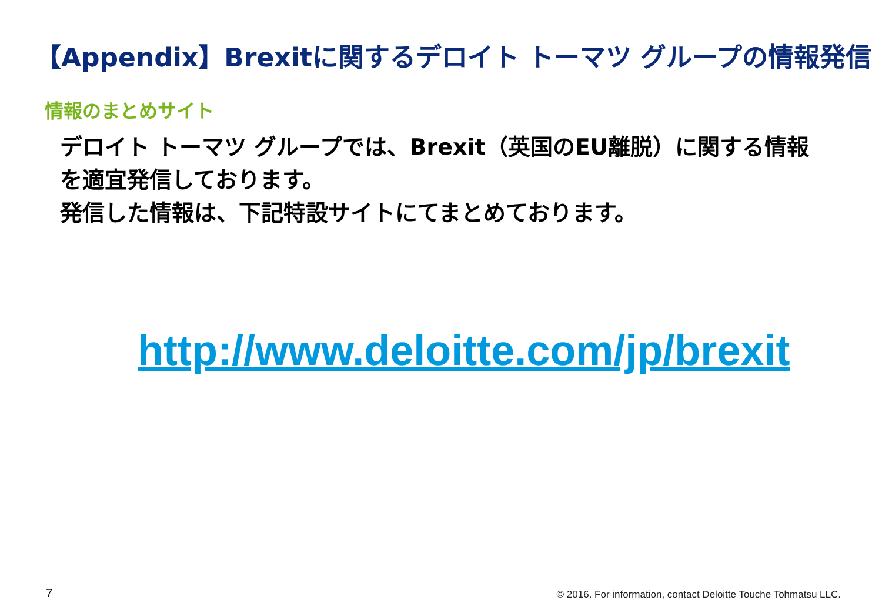【Appendix】Brexitに関するデロイト トーマツ グループの情報発信
情報のまとめサイト
デロイト トーマツ グループでは、Brexit（英国のEU離脱）に関する情報を適宜発信しております。
発信した情報は、下記特設サイトにてまとめております。
http://www.deloitte.com/jp/brexit
7
© 2016. For information, contact Deloitte Touche Tohmatsu LLC.